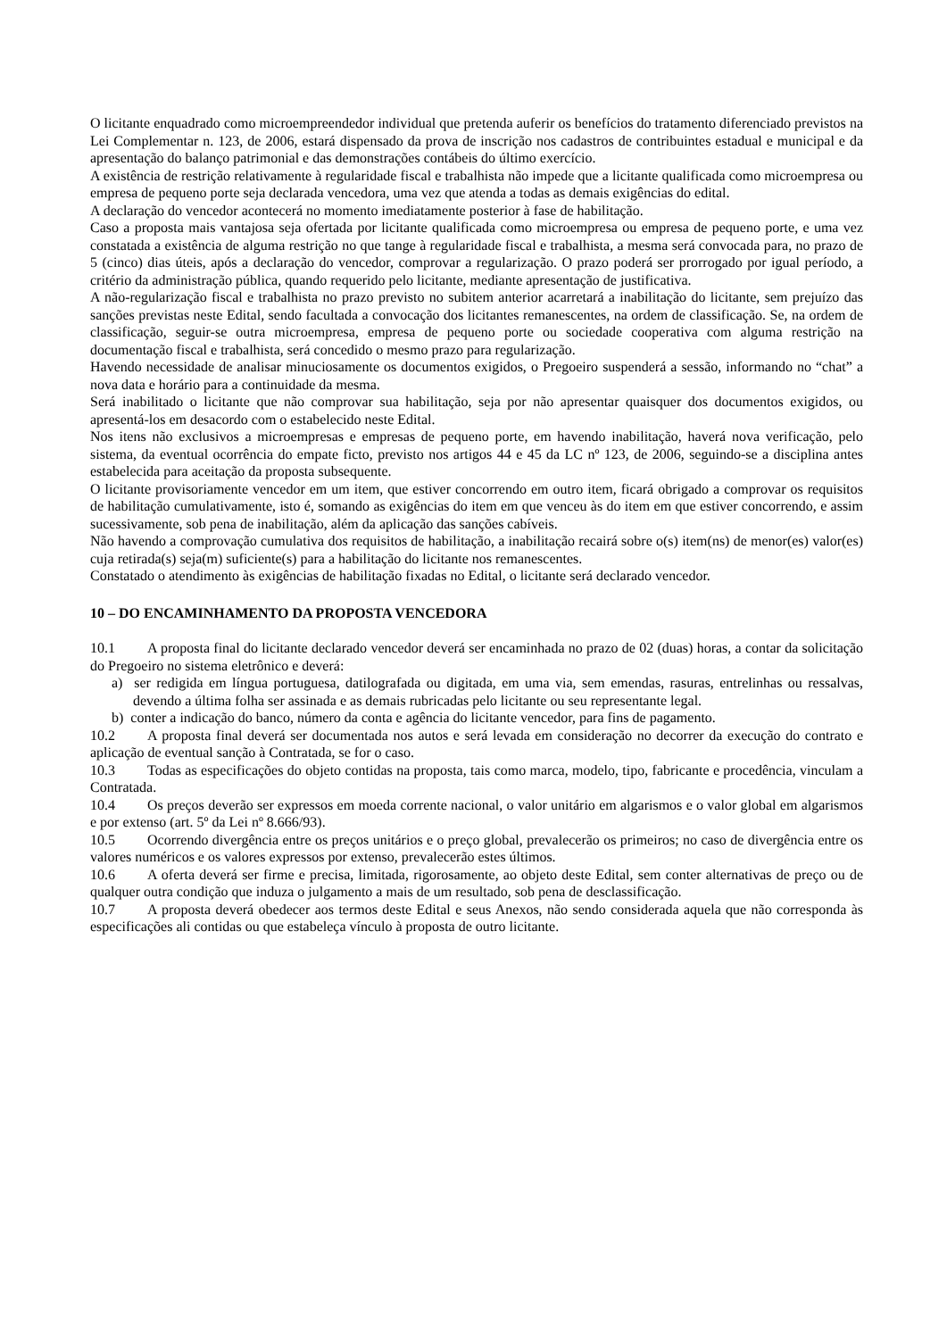O licitante enquadrado como microempreendedor individual que pretenda auferir os benefícios do tratamento diferenciado previstos na Lei Complementar n. 123, de 2006, estará dispensado da prova de inscrição nos cadastros de contribuintes estadual e municipal e da apresentação do balanço patrimonial e das demonstrações contábeis do último exercício.
A existência de restrição relativamente à regularidade fiscal e trabalhista não impede que a licitante qualificada como microempresa ou empresa de pequeno porte seja declarada vencedora, uma vez que atenda a todas as demais exigências do edital.
A declaração do vencedor acontecerá no momento imediatamente posterior à fase de habilitação.
Caso a proposta mais vantajosa seja ofertada por licitante qualificada como microempresa ou empresa de pequeno porte, e uma vez constatada a existência de alguma restrição no que tange à regularidade fiscal e trabalhista, a mesma será convocada para, no prazo de 5 (cinco) dias úteis, após a declaração do vencedor, comprovar a regularização. O prazo poderá ser prorrogado por igual período, a critério da administração pública, quando requerido pelo licitante, mediante apresentação de justificativa.
A não-regularização fiscal e trabalhista no prazo previsto no subitem anterior acarretará a inabilitação do licitante, sem prejuízo das sanções previstas neste Edital, sendo facultada a convocação dos licitantes remanescentes, na ordem de classificação. Se, na ordem de classificação, seguir-se outra microempresa, empresa de pequeno porte ou sociedade cooperativa com alguma restrição na documentação fiscal e trabalhista, será concedido o mesmo prazo para regularização.
Havendo necessidade de analisar minuciosamente os documentos exigidos, o Pregoeiro suspenderá a sessão, informando no “chat” a nova data e horário para a continuidade da mesma.
Será inabilitado o licitante que não comprovar sua habilitação, seja por não apresentar quaisquer dos documentos exigidos, ou apresentá-los em desacordo com o estabelecido neste Edital.
Nos itens não exclusivos a microempresas e empresas de pequeno porte, em havendo inabilitação, haverá nova verificação, pelo sistema, da eventual ocorrência do empate ficto, previsto nos artigos 44 e 45 da LC nº 123, de 2006, seguindo-se a disciplina antes estabelecida para aceitação da proposta subsequente.
O licitante provisoriamente vencedor em um item, que estiver concorrendo em outro item, ficará obrigado a comprovar os requisitos de habilitação cumulativamente, isto é, somando as exigências do item em que venceu às do item em que estiver concorrendo, e assim sucessivamente, sob pena de inabilitação, além da aplicação das sanções cabíveis.
Não havendo a comprovação cumulativa dos requisitos de habilitação, a inabilitação recairá sobre o(s) item(ns) de menor(es) valor(es) cuja retirada(s) seja(m) suficiente(s) para a habilitação do licitante nos remanescentes.
Constatado o atendimento às exigências de habilitação fixadas no Edital, o licitante será declarado vencedor.
10 – DO ENCAMINHAMENTO DA PROPOSTA VENCEDORA
10.1 A proposta final do licitante declarado vencedor deverá ser encaminhada no prazo de 02 (duas) horas, a contar da solicitação do Pregoeiro no sistema eletrônico e deverá:
a) ser redigida em língua portuguesa, datilografada ou digitada, em uma via, sem emendas, rasuras, entrelinhas ou ressalvas, devendo a última folha ser assinada e as demais rubricadas pelo licitante ou seu representante legal.
b) conter a indicação do banco, número da conta e agência do licitante vencedor, para fins de pagamento.
10.2 A proposta final deverá ser documentada nos autos e será levada em consideração no decorrer da execução do contrato e aplicação de eventual sanção à Contratada, se for o caso.
10.3 Todas as especificações do objeto contidas na proposta, tais como marca, modelo, tipo, fabricante e procedência, vinculam a Contratada.
10.4 Os preços deverão ser expressos em moeda corrente nacional, o valor unitário em algarismos e o valor global em algarismos e por extenso (art. 5º da Lei nº 8.666/93).
10.5 Ocorrendo divergência entre os preços unitários e o preço global, prevalecerão os primeiros; no caso de divergência entre os valores numéricos e os valores expressos por extenso, prevalecerão estes últimos.
10.6 A oferta deverá ser firme e precisa, limitada, rigorosamente, ao objeto deste Edital, sem conter alternativas de preço ou de qualquer outra condição que induza o julgamento a mais de um resultado, sob pena de desclassificação.
10.7 A proposta deverá obedecer aos termos deste Edital e seus Anexos, não sendo considerada aquela que não corresponda às especificações ali contidas ou que estabeleça vínculo à proposta de outro licitante.